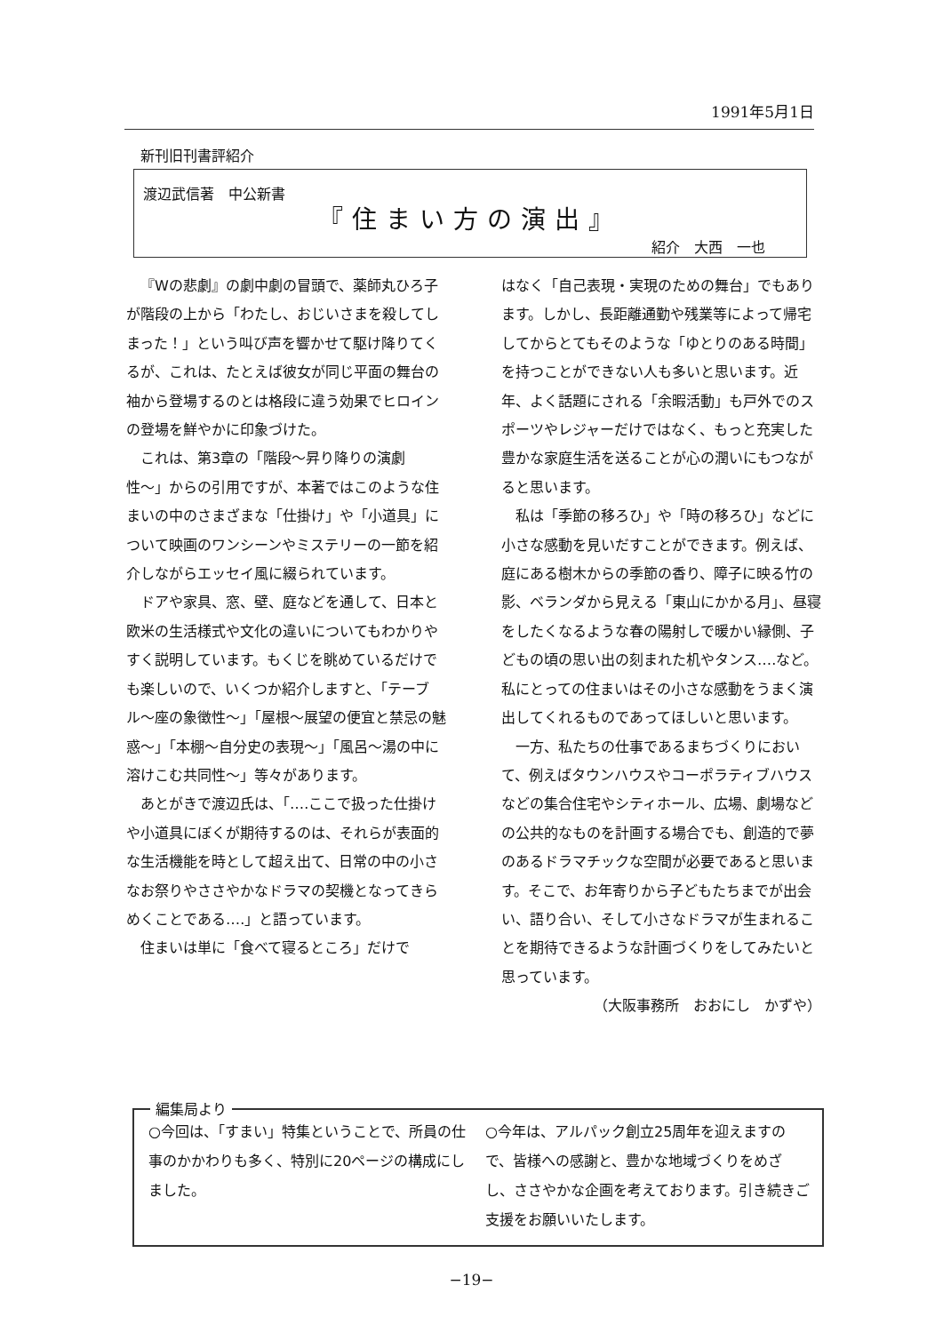1991年5月1日
新刊旧刊書評紹介
渡辺武信著　中公新書
『住まい方の演出』
紹介　大西　一也
『Wの悲劇』の劇中劇の冒頭で、薬師丸ひろ子が階段の上から「わたし、おじいさまを殺してしまった！」という叫び声を響かせて駆け降りてくるが、これは、たとえば彼女が同じ平面の舞台の袖から登場するのとは格段に違う効果でヒロインの登場を鮮やかに印象づけた。
これは、第3章の「階段〜昇り降りの演劇性〜」からの引用ですが、本著ではこのような住まいの中のさまざまな「仕掛け」や「小道具」について映画のワンシーンやミステリーの一節を紹介しながらエッセイ風に綴られています。
ドアや家具、窓、壁、庭などを通して、日本と欧米の生活様式や文化の違いについてもわかりやすく説明しています。もくじを眺めているだけでも楽しいので、いくつか紹介しますと、「テーブル〜座の象徴性〜」「屋根〜展望の便宜と禁忌の魅惑〜」「本棚〜自分史の表現〜」「風呂〜湯の中に溶けこむ共同性〜」等々があります。
あとがきで渡辺氏は、「‥‥ここで扱った仕掛けや小道具にぼくが期待するのは、それらが表面的な生活機能を時として超え出て、日常の中の小さなお祭りやささやかなドラマの契機となってきらめくことである‥‥」と語っています。
住まいは単に「食べて寝るところ」だけで
はなく「自己表現・実現のための舞台」でもあります。しかし、長距離通勤や残業等によって帰宅してからとてもそのような「ゆとりのある時間」を持つことができない人も多いと思います。近年、よく話題にされる「余暇活動」も戸外でのスポーツやレジャーだけではなく、もっと充実した豊かな家庭生活を送ることが心の潤いにもつながると思います。
私は「季節の移ろひ」や「時の移ろひ」などに小さな感動を見いだすことができます。例えば、庭にある樹木からの季節の香り、障子に映る竹の影、ベランダから見える「東山にかかる月」、昼寝をしたくなるような春の陽射しで暖かい縁側、子どもの頃の思い出の刻まれた机やタンス‥‥など。私にとっての住まいはその小さな感動をうまく演出してくれるものであってほしいと思います。
一方、私たちの仕事であるまちづくりにおいて、例えばタウンハウスやコーポラティブハウスなどの集合住宅やシティホール、広場、劇場などの公共的なものを計画する場合でも、創造的で夢のあるドラマチックな空間が必要であると思います。そこで、お年寄りから子どもたちまでが出会い、語り合い、そして小さなドラマが生まれることを期待できるような計画づくりをしてみたいと思っています。
（大阪事務所　おおにし　かずや）
編集局より
○今回は、「すまい」特集ということで、所員の仕事のかかわりも多く、特別に20ページの構成にしました。
○今年は、アルパック創立25周年を迎えますので、皆様への感謝と、豊かな地域づくりをめざし、ささやかな企画を考えております。引き続きご支援をお願いいたします。
−19−